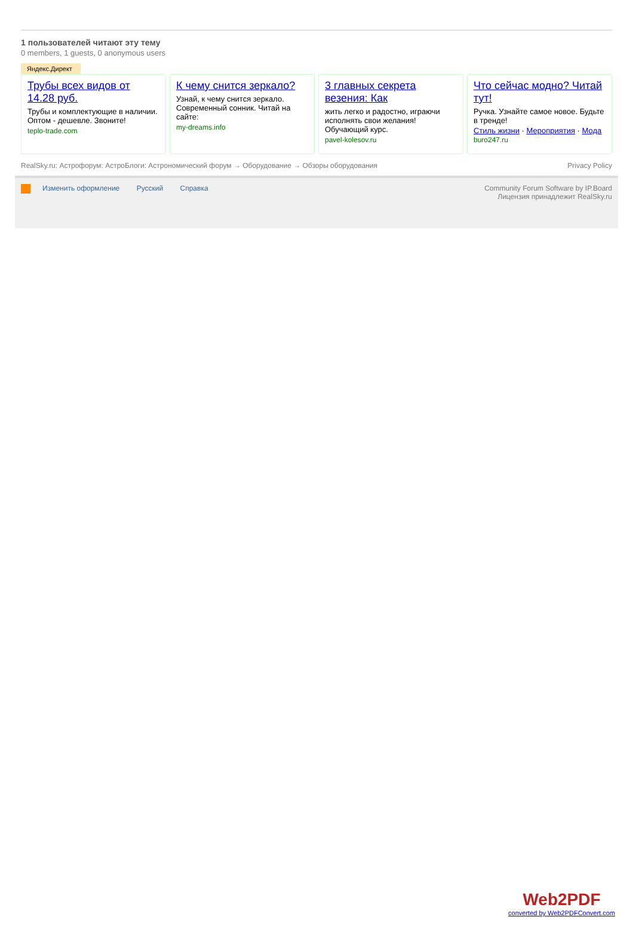1 пользователей читают эту тему
0 members, 1 guests, 0 anonymous users
Яндекс.Директ
Трубы всех видов от 14.28 руб.
Трубы и комплектующие в наличии. Оптом - дешевле. Звоните!
teplo-trade.com
К чему снится зеркало?
Узнай, к чему снится зеркало. Современный сонник. Читай на сайте:
my-dreams.info
3 главных секрета везения: Как
жить легко и радостно, играючи исполнять свои желания! Обучающий курс.
pavel-kolesov.ru
Что сейчас модно? Читай тут!
Ручка. Узнайте самое новое. Будьте в тренде!
Стиль жизни · Мероприятия · Мода
buro247.ru
RealSky.ru: Астрофорум: АстроБлоги: Астрономический форум → Оборудование → Обзоры оборудования Privacy Policy
Изменить оформление Русский Справка
Community Forum Software by IP.Board
Лицензия принадлежит RealSky.ru
Web2PDF
converted by Web2PDFConvert.com